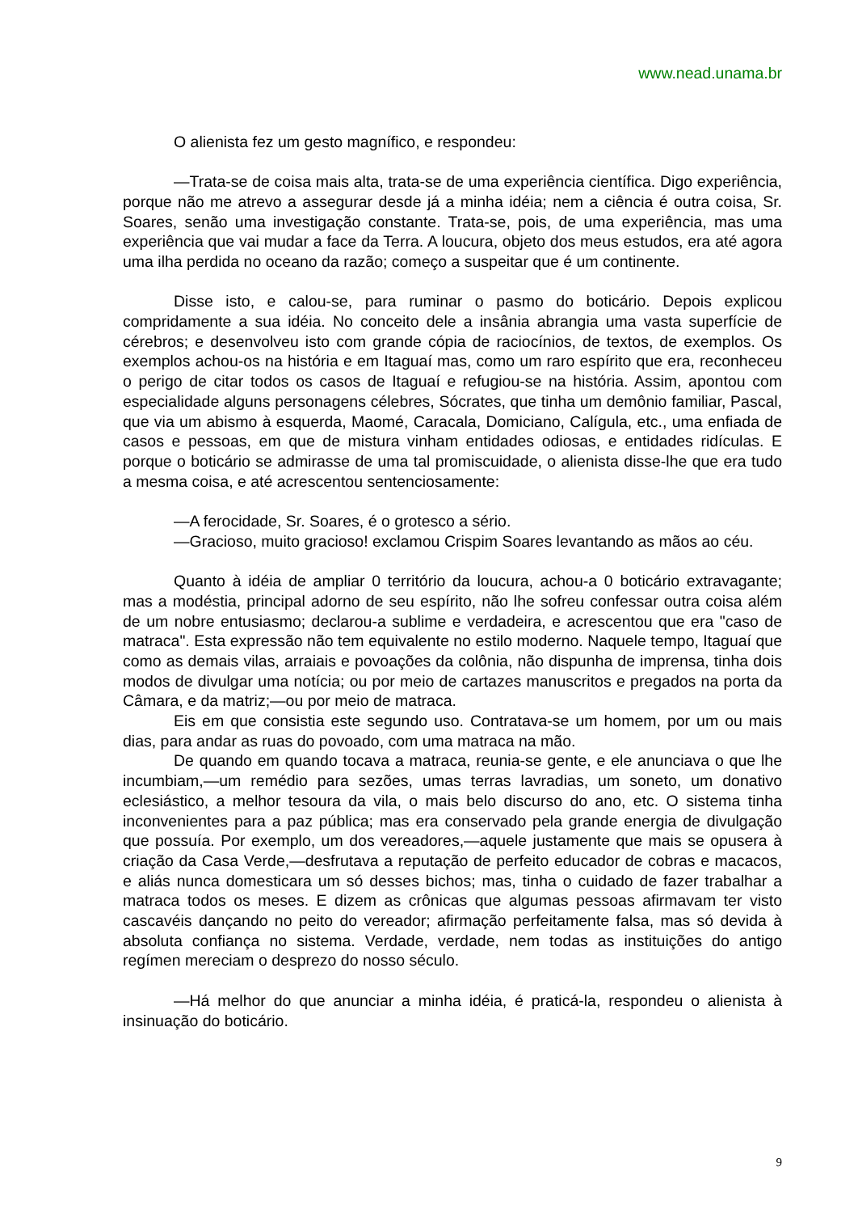www.nead.unama.br
O alienista fez um gesto magnífico, e respondeu:
—Trata-se de coisa mais alta, trata-se de uma experiência científica. Digo experiência, porque não me atrevo a assegurar desde já a minha idéia; nem a ciência é outra coisa, Sr. Soares, senão uma investigação constante. Trata-se, pois, de uma experiência, mas uma experiência que vai mudar a face da Terra. A loucura, objeto dos meus estudos, era até agora uma ilha perdida no oceano da razão; começo a suspeitar que é um continente.
Disse isto, e calou-se, para ruminar o pasmo do boticário. Depois explicou compridamente a sua idéia. No conceito dele a insânia abrangia uma vasta superfície de cérebros; e desenvolveu isto com grande cópia de raciocínios, de textos, de exemplos. Os exemplos achou-os na história e em Itaguaí mas, como um raro espírito que era, reconheceu o perigo de citar todos os casos de Itaguaí e refugiou-se na história. Assim, apontou com especialidade alguns personagens célebres, Sócrates, que tinha um demônio familiar, Pascal, que via um abismo à esquerda, Maomé, Caracala, Domiciano, Calígula, etc., uma enfiada de casos e pessoas, em que de mistura vinham entidades odiosas, e entidades ridículas. E porque o boticário se admirasse de uma tal promiscuidade, o alienista disse-lhe que era tudo a mesma coisa, e até acrescentou sentenciosamente:
—A ferocidade, Sr. Soares, é o grotesco a sério.
—Gracioso, muito gracioso! exclamou Crispim Soares levantando as mãos ao céu.
Quanto à idéia de ampliar 0 território da loucura, achou-a 0 boticário extravagante; mas a modéstia, principal adorno de seu espírito, não lhe sofreu confessar outra coisa além de um nobre entusiasmo; declarou-a sublime e verdadeira, e acrescentou que era "caso de matraca". Esta expressão não tem equivalente no estilo moderno. Naquele tempo, Itaguaí que como as demais vilas, arraiais e povoações da colônia, não dispunha de imprensa, tinha dois modos de divulgar uma notícia; ou por meio de cartazes manuscritos e pregados na porta da Câmara, e da matriz;—ou por meio de matraca.
Eis em que consistia este segundo uso. Contratava-se um homem, por um ou mais dias, para andar as ruas do povoado, com uma matraca na mão.
De quando em quando tocava a matraca, reunia-se gente, e ele anunciava o que lhe incumbiam,—um remédio para sezões, umas terras lavradias, um soneto, um donativo eclesiástico, a melhor tesoura da vila, o mais belo discurso do ano, etc. O sistema tinha inconvenientes para a paz pública; mas era conservado pela grande energia de divulgação que possuía. Por exemplo, um dos vereadores,—aquele justamente que mais se opusera à criação da Casa Verde,—desfrutava a reputação de perfeito educador de cobras e macacos, e aliás nunca domesticara um só desses bichos; mas, tinha o cuidado de fazer trabalhar a matraca todos os meses. E dizem as crônicas que algumas pessoas afirmavam ter visto cascavéis dançando no peito do vereador; afirmação perfeitamente falsa, mas só devida à absoluta confiança no sistema. Verdade, verdade, nem todas as instituições do antigo regímen mereciam o desprezo do nosso século.
—Há melhor do que anunciar a minha idéia, é praticá-la, respondeu o alienista à insinuação do boticário.
9